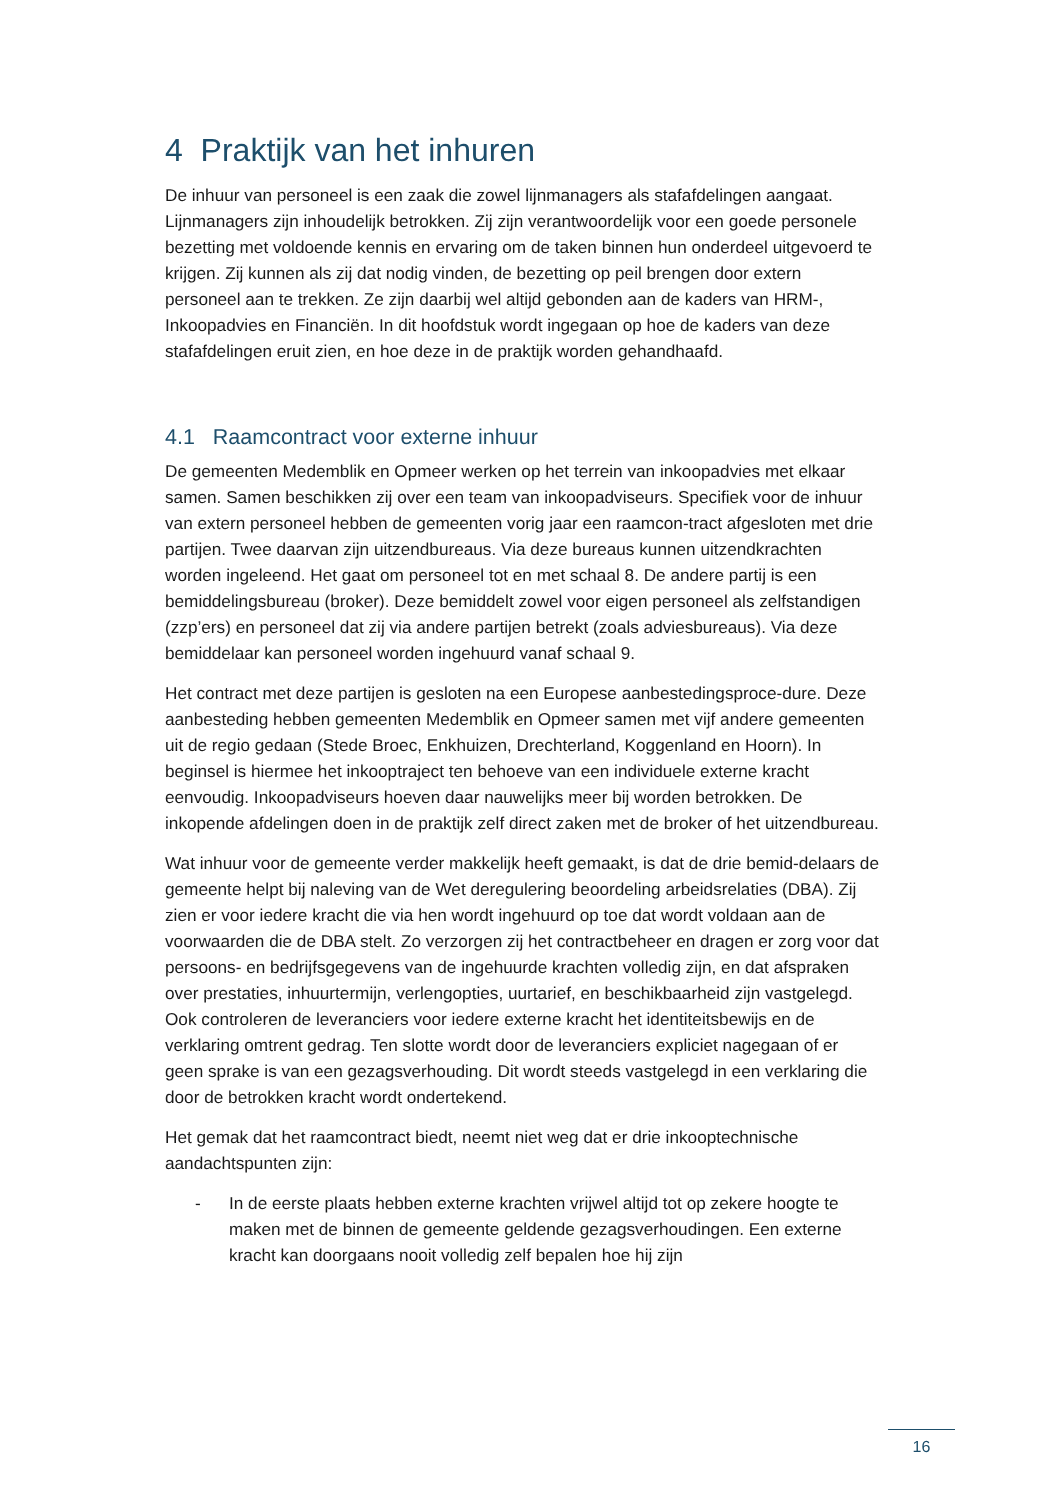4 Praktijk van het inhuren
De inhuur van personeel is een zaak die zowel lijnmanagers als stafafdelingen aangaat. Lijnmanagers zijn inhoudelijk betrokken. Zij zijn verantwoordelijk voor een goede personele bezetting met voldoende kennis en ervaring om de taken binnen hun onderdeel uitgevoerd te krijgen. Zij kunnen als zij dat nodig vinden, de bezetting op peil brengen door extern personeel aan te trekken. Ze zijn daarbij wel altijd gebonden aan de kaders van HRM-, Inkoopadvies en Financiën. In dit hoofdstuk wordt ingegaan op hoe de kaders van deze stafafdelingen eruit zien, en hoe deze in de praktijk worden gehandhaafd.
4.1 Raamcontract voor externe inhuur
De gemeenten Medemblik en Opmeer werken op het terrein van inkoopadvies met elkaar samen. Samen beschikken zij over een team van inkoopadviseurs. Specifiek voor de inhuur van extern personeel hebben de gemeenten vorig jaar een raamcon-tract afgesloten met drie partijen. Twee daarvan zijn uitzendbureaus. Via deze bureaus kunnen uitzendkrachten worden ingeleend. Het gaat om personeel tot en met schaal 8. De andere partij is een bemiddelingsbureau (broker). Deze bemiddelt zowel voor eigen personeel als zelfstandigen (zzp’ers) en personeel dat zij via andere partijen betrekt (zoals adviesbureaus). Via deze bemiddelaar kan personeel worden ingehuurd vanaf schaal 9.
Het contract met deze partijen is gesloten na een Europese aanbestedingsproce-dure. Deze aanbesteding hebben gemeenten Medemblik en Opmeer samen met vijf andere gemeenten uit de regio gedaan (Stede Broec, Enkhuizen, Drechterland, Koggenland en Hoorn). In beginsel is hiermee het inkooptraject ten behoeve van een individuele externe kracht eenvoudig. Inkoopadviseurs hoeven daar nauwelijks meer bij worden betrokken. De inkopende afdelingen doen in de praktijk zelf direct zaken met de broker of het uitzendbureau.
Wat inhuur voor de gemeente verder makkelijk heeft gemaakt, is dat de drie bemid-delaars de gemeente helpt bij naleving van de Wet deregulering beoordeling arbeidsrelaties (DBA). Zij zien er voor iedere kracht die via hen wordt ingehuurd op toe dat wordt voldaan aan de voorwaarden die de DBA stelt. Zo verzorgen zij het contractbeheer en dragen er zorg voor dat persoons- en bedrijfsgegevens van de ingehuurde krachten volledig zijn, en dat afspraken over prestaties, inhuurtermijn, verlengopties, uurtarief, en beschikbaarheid zijn vastgelegd. Ook controleren de leveranciers voor iedere externe kracht het identiteitsbewijs en de verklaring omtrent gedrag. Ten slotte wordt door de leveranciers expliciet nagegaan of er geen sprake is van een gezagsverhouding. Dit wordt steeds vastgelegd in een verklaring die door de betrokken kracht wordt ondertekend.
Het gemak dat het raamcontract biedt, neemt niet weg dat er drie inkooptechnische aandachtspunten zijn:
- In de eerste plaats hebben externe krachten vrijwel altijd tot op zekere hoogte te maken met de binnen de gemeente geldende gezagsverhoudingen. Een externe kracht kan doorgaans nooit volledig zelf bepalen hoe hij zijn
16